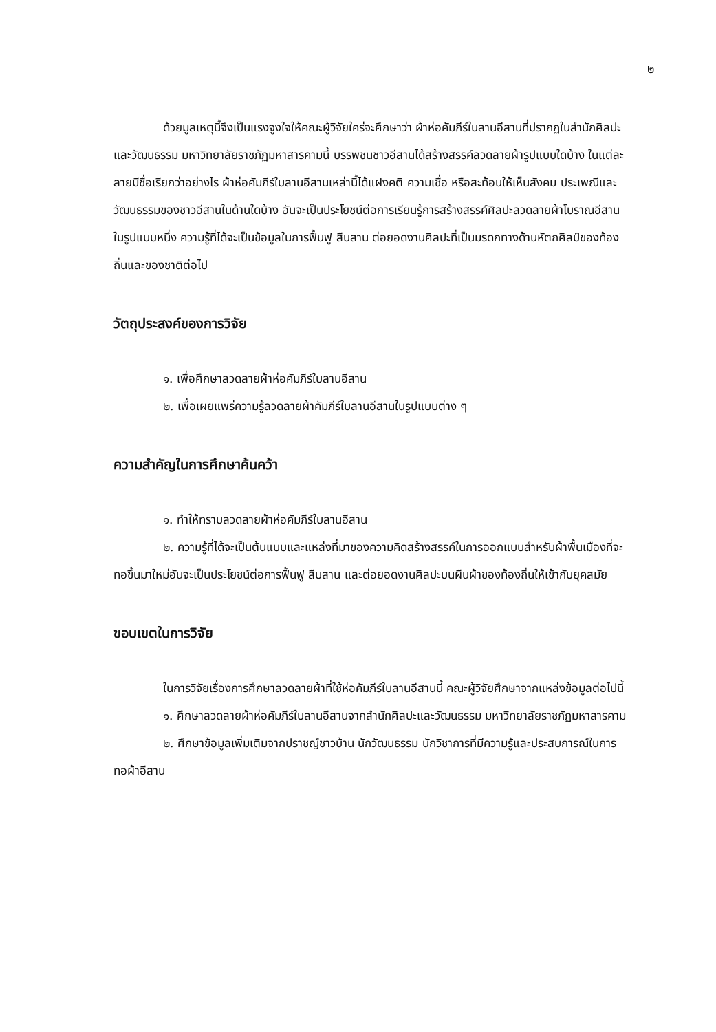๒
ด้วยมูลเหตุนี้จึงเป็นแรงจูงใจให้คณะผู้วิจัยใคร่จะศึกษาว่า ผ้าห่อคัมภีร์ใบลานอีสานที่ปรากฏในสำนักศิลปะและวัฒนธรรม มหาวิทยาลัยราชภัฏมหาสารคามนี้ บรรพชนชาวอีสานได้สร้างสรรค์ลวดลายผ้ารูปแบบใดบ้าง ในแต่ละลายมีชื่อเรียกว่าอย่างไร ผ้าห่อคัมภีร์ใบลานอีสานเหล่านี้ได้แฝงคติ ความเชื่อ หรือสะท้อนให้เห็นสังคม ประเพณีและวัฒนธรรมของชาวอีสานในด้านใดบ้าง อันจะเป็นประโยชน์ต่อการเรียนรู้การสร้างสรรค์ศิลปะลวดลายผ้าโบราณอีสานในรูปแบบหนึ่ง ความรู้ที่ได้จะเป็นข้อมูลในการฟื้นฟู สืบสาน ต่อยอดงานศิลปะที่เป็นมรดกทางด้านหัตถศิลป์ของท้องถิ่นและของชาติต่อไป
วัตถุประสงค์ของการวิจัย
๑. เพื่อศึกษาลวดลายผ้าห่อคัมภีร์ใบลานอีสาน
๒. เพื่อเผยแพร่ความรู้ลวดลายผ้าคัมภีร์ใบลานอีสานในรูปแบบต่าง ๆ
ความสำคัญในการศึกษาค้นคว้า
๑. ทำให้ทราบลวดลายผ้าห่อคัมภีร์ใบลานอีสาน
๒. ความรู้ที่ได้จะเป็นต้นแบบและแหล่งที่มาของความคิดสร้างสรรค์ในการออกแบบสำหรับผ้าพื้นเมืองที่จะทอขึ้นมาใหม่อันจะเป็นประโยชน์ต่อการฟื้นฟู สืบสาน และต่อยอดงานศิลปะบนผืนผ้าของท้องถิ่นให้เข้ากับยุคสมัย
ขอบเขตในการวิจัย
ในการวิจัยเรื่องการศึกษาลวดลายผ้าที่ใช้ห่อคัมภีร์ใบลานอีสานนี้ คณะผู้วิจัยศึกษาจากแหล่งข้อมูลต่อไปนี้
๑. ศึกษาลวดลายผ้าห่อคัมภีร์ใบลานอีสานจากสำนักศิลปะและวัฒนธรรม มหาวิทยาลัยราชภัฏมหาสารคาม
๒. ศึกษาข้อมูลเพิ่มเติมจากปราชญ์ชาวบ้าน นักวัฒนธรรม นักวิชาการที่มีความรู้และประสบการณ์ในการทอผ้าอีสาน